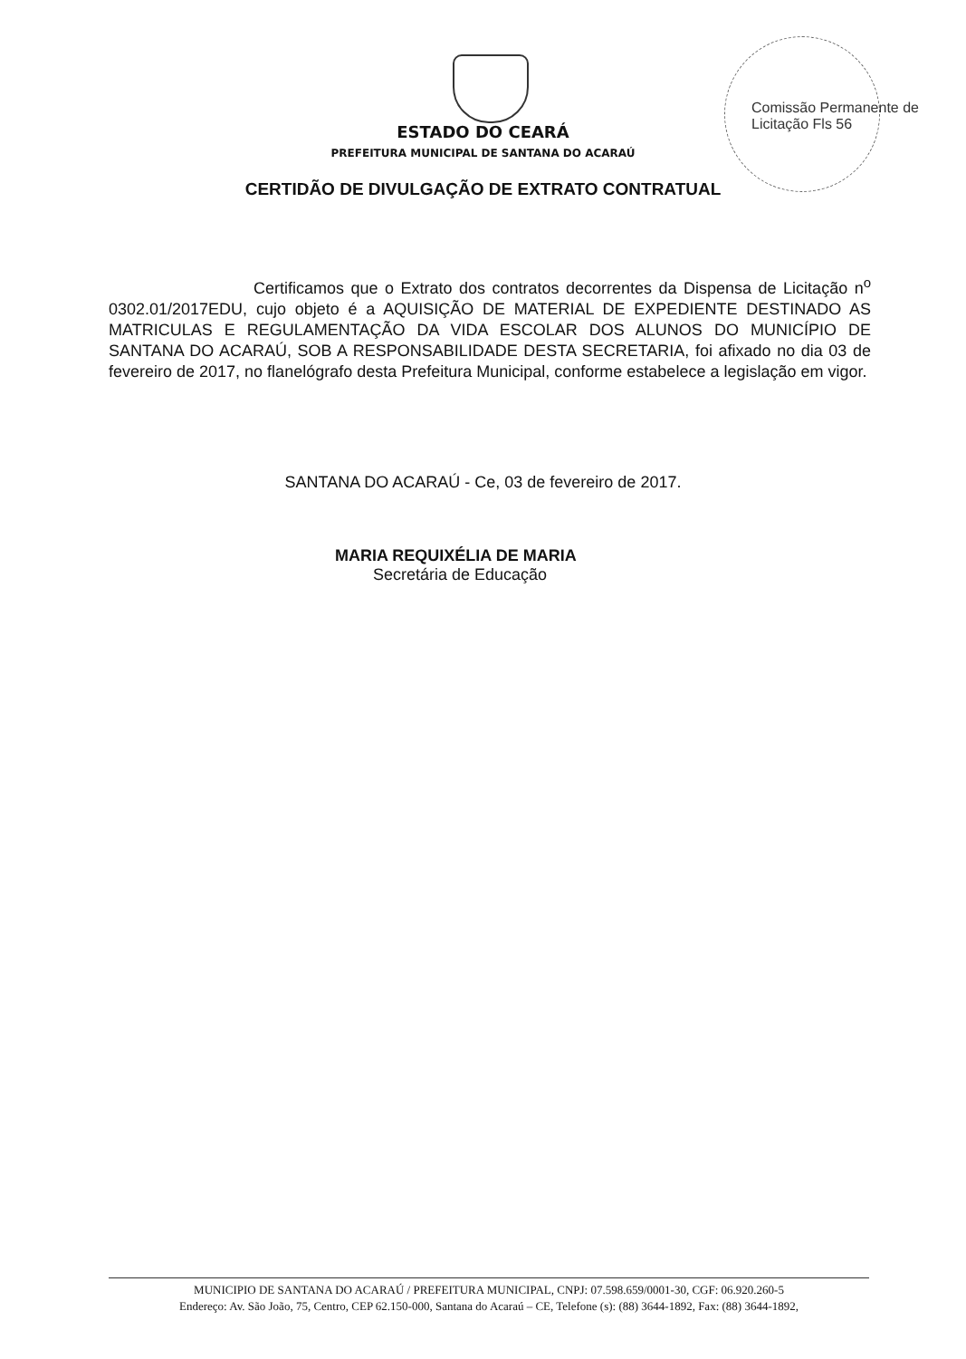Comissão Permanente de Licitação Fls 56
ESTADO DO CEARÁ
PREFEITURA MUNICIPAL DE SANTANA DO ACARAÚ
CERTIDÃO DE DIVULGAÇÃO DE EXTRATO CONTRATUAL
Certificamos que o Extrato dos contratos decorrentes da Dispensa de Licitação n<sup>o</sup> 0302.01/2017EDU, cujo objeto é a AQUISIÇÃO DE MATERIAL DE EXPEDIENTE DESTINADO AS MATRICULAS E REGULAMENTAÇÃO DA VIDA ESCOLAR DOS ALUNOS DO MUNICÍPIO DE SANTANA DO ACARAÚ, SOB A RESPONSABILIDADE DESTA SECRETARIA, foi afixado no dia 03 de fevereiro de 2017, no flanelógrafo desta Prefeitura Municipal, conforme estabelece a legislação em vigor.
SANTANA DO ACARAÚ - Ce, 03 de fevereiro de 2017.
MARIA REQUIXÉLIA DE MARIA
Secretária de Educação
MUNICIPIO DE SANTANA DO ACARAÚ / PREFEITURA MUNICIPAL, CNPJ: 07.598.659/0001-30, CGF: 06.920.260-5
Endereço: Av. São João, 75, Centro, CEP 62.150-000, Santana do Acaraú – CE, Telefone (s): (88) 3644-1892, Fax: (88) 3644-1892,